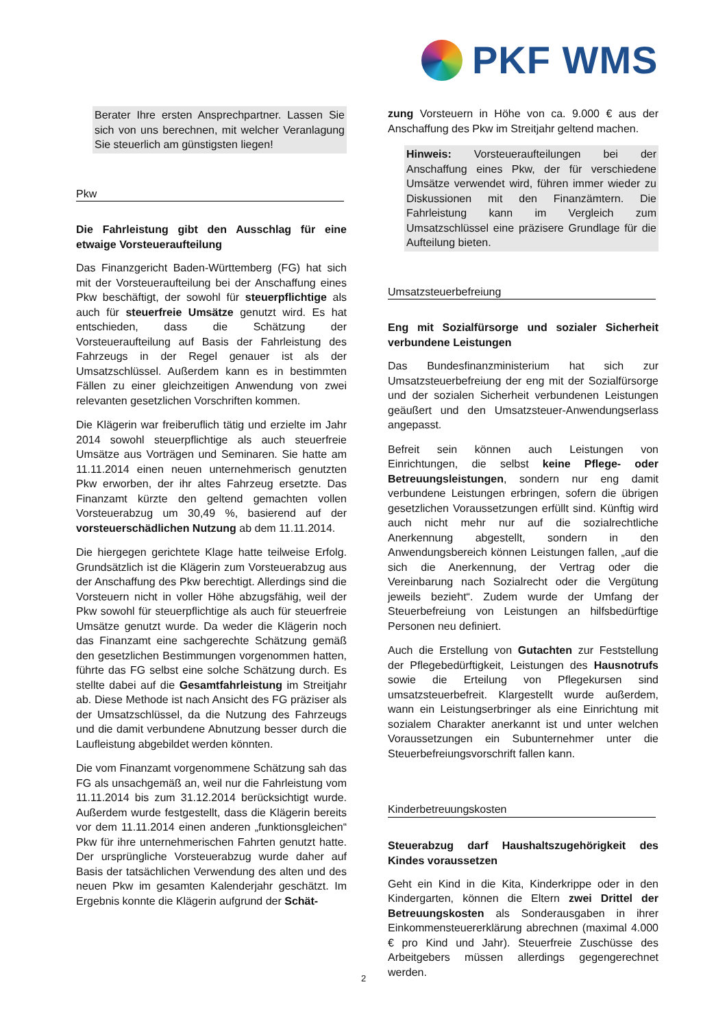PKF WMS
Berater Ihre ersten Ansprechpartner. Lassen Sie sich von uns berechnen, mit welcher Veranlagung Sie steuerlich am günstigsten liegen!
Pkw
Die Fahrleistung gibt den Ausschlag für eine etwaige Vorsteueraufteilung
Das Finanzgericht Baden-Württemberg (FG) hat sich mit der Vorsteueraufteilung bei der Anschaffung eines Pkw beschäftigt, der sowohl für steuerpflichtige als auch für steuerfreie Umsätze genutzt wird. Es hat entschieden, dass die Schätzung der Vorsteueraufteilung auf Basis der Fahrleistung des Fahrzeugs in der Regel genauer ist als der Umsatzschlüssel. Außerdem kann es in bestimmten Fällen zu einer gleichzeitigen Anwendung von zwei relevanten gesetzlichen Vorschriften kommen.
Die Klägerin war freiberuflich tätig und erzielte im Jahr 2014 sowohl steuerpflichtige als auch steuerfreie Umsätze aus Vorträgen und Seminaren. Sie hatte am 11.11.2014 einen neuen unternehmerisch genutzten Pkw erworben, der ihr altes Fahrzeug ersetzte. Das Finanzamt kürzte den geltend gemachten vollen Vorsteuerabzug um 30,49 %, basierend auf der vorsteuerschädlichen Nutzung ab dem 11.11.2014.
Die hiergegen gerichtete Klage hatte teilweise Erfolg. Grundsätzlich ist die Klägerin zum Vorsteuerabzug aus der Anschaffung des Pkw berechtigt. Allerdings sind die Vorsteuern nicht in voller Höhe abzugsfähig, weil der Pkw sowohl für steuerpflichtige als auch für steuerfreie Umsätze genutzt wurde. Da weder die Klägerin noch das Finanzamt eine sachgerechte Schätzung gemäß den gesetzlichen Bestimmungen vorgenommen hatten, führte das FG selbst eine solche Schätzung durch. Es stellte dabei auf die Gesamtfahrleistung im Streitjahr ab. Diese Methode ist nach Ansicht des FG präziser als der Umsatzschlüssel, da die Nutzung des Fahrzeugs und die damit verbundene Abnutzung besser durch die Laufleistung abgebildet werden könnten.
Die vom Finanzamt vorgenommene Schätzung sah das FG als unsachgemäß an, weil nur die Fahrleistung vom 11.11.2014 bis zum 31.12.2014 berücksichtigt wurde. Außerdem wurde festgestellt, dass die Klägerin bereits vor dem 11.11.2014 einen anderen „funktionsgleichen“ Pkw für ihre unternehmerischen Fahrten genutzt hatte. Der ursprüngliche Vorsteuerabzug wurde daher auf Basis der tatsächlichen Verwendung des alten und des neuen Pkw im gesamten Kalenderjahr geschätzt. Im Ergebnis konnte die Klägerin aufgrund der Schät-
zung Vorsteuern in Höhe von ca. 9.000 € aus der Anschaffung des Pkw im Streitjahr geltend machen.
Hinweis: Vorsteueraufteilungen bei der Anschaffung eines Pkw, der für verschiedene Umsätze verwendet wird, führen immer wieder zu Diskussionen mit den Finanzämtern. Die Fahrleistung kann im Vergleich zum Umsatzschlüssel eine präzisere Grundlage für die Aufteilung bieten.
Umsatzsteuerbefreiung
Eng mit Sozialfürsorge und sozialer Sicherheit verbundene Leistungen
Das Bundesfinanzministerium hat sich zur Umsatzsteuerbefreiung der eng mit der Sozialfürsorge und der sozialen Sicherheit verbundenen Leistungen geäußert und den Umsatzsteuer-Anwendungserlass angepasst.
Befreit sein können auch Leistungen von Einrichtungen, die selbst keine Pflege- oder Betreuungsleistungen, sondern nur eng damit verbundene Leistungen erbringen, sofern die übrigen gesetzlichen Voraussetzungen erfüllt sind. Künftig wird auch nicht mehr nur auf die sozialrechtliche Anerkennung abgestellt, sondern in den Anwendungsbereich können Leistungen fallen, „auf die sich die Anerkennung, der Vertrag oder die Vereinbarung nach Sozialrecht oder die Vergütung jeweils bezieht“. Zudem wurde der Umfang der Steuerbefreiung von Leistungen an hilfsbedürftige Personen neu definiert.
Auch die Erstellung von Gutachten zur Feststellung der Pflegebedürftigkeit, Leistungen des Hausnotrufs sowie die Erteilung von Pflegekursen sind umsatzsteuerbefreit. Klargestellt wurde außerdem, wann ein Leistungserbringer als eine Einrichtung mit sozialem Charakter anerkannt ist und unter welchen Voraussetzungen ein Subunternehmer unter die Steuerbefreiungsvorschrift fallen kann.
Kinderbetreuungskosten
Steuerabzug darf Haushaltszugehörigkeit des Kindes voraussetzen
Geht ein Kind in die Kita, Kinderkrippe oder in den Kindergarten, können die Eltern zwei Drittel der Betreuungskosten als Sonderausgaben in ihrer Einkommensteuererklärung abrechnen (maximal 4.000 € pro Kind und Jahr). Steuerfreie Zuschüsse des Arbeitgebers müssen allerdings gegengerechnet werden.
2